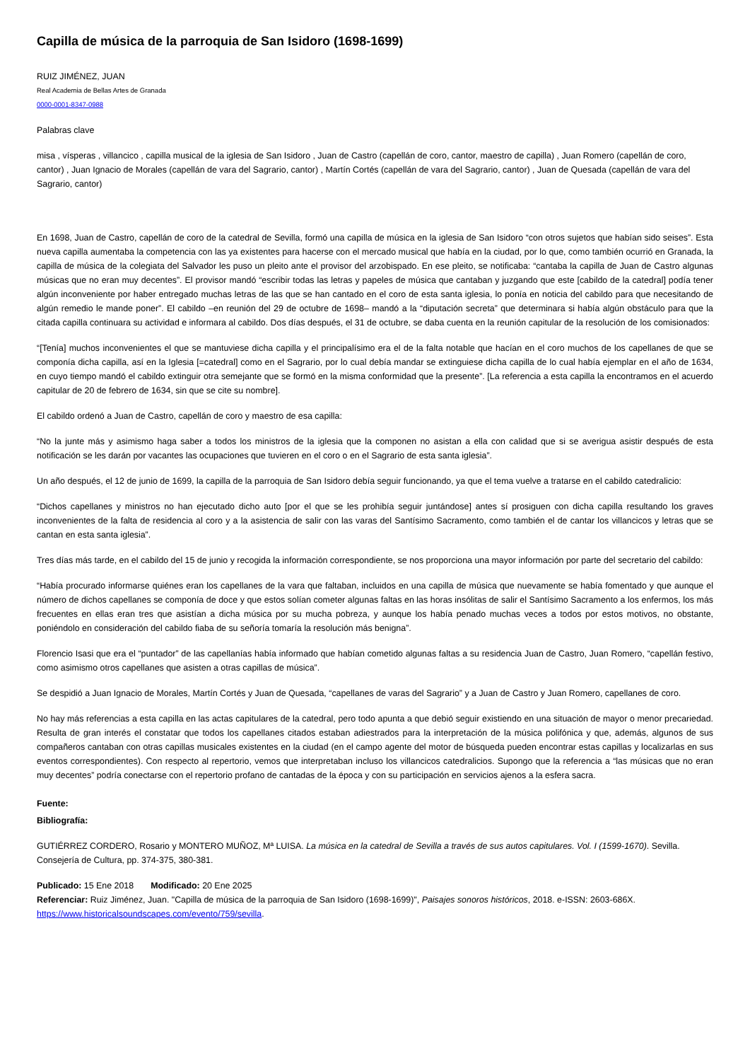Capilla de música de la parroquia de San Isidoro (1698-1699)
RUIZ JIMÉNEZ, JUAN
Real Academia de Bellas Artes de Granada
0000-0001-8347-0988
Palabras clave
misa , vísperas , villancico , capilla musical de la iglesia de San Isidoro , Juan de Castro (capellán de coro, cantor, maestro de capilla) , Juan Romero (capellán de coro, cantor) , Juan Ignacio de Morales (capellán de vara del Sagrario, cantor) , Martín Cortés (capellán de vara del Sagrario, cantor) , Juan de Quesada (capellán de vara del Sagrario, cantor)
En 1698, Juan de Castro, capellán de coro de la catedral de Sevilla, formó una capilla de música en la iglesia de San Isidoro “con otros sujetos que habían sido seises”. Esta nueva capilla aumentaba la competencia con las ya existentes para hacerse con el mercado musical que había en la ciudad, por lo que, como también ocurrió en Granada, la capilla de música de la colegiata del Salvador les puso un pleito ante el provisor del arzobispado. En ese pleito, se notificaba: “cantaba la capilla de Juan de Castro algunas músicas que no eran muy decentes”. El provisor mandó “escribir todas las letras y papeles de música que cantaban y juzgando que este [cabildo de la catedral] podía tener algún inconveniente por haber entregado muchas letras de las que se han cantado en el coro de esta santa iglesia, lo ponía en noticia del cabildo para que necesitando de algún remedio le mande poner”. El cabildo –en reunión del 29 de octubre de 1698– mandó a la “diputación secreta” que determinara si había algún obstáculo para que la citada capilla continuara su actividad e informara al cabildo. Dos días después, el 31 de octubre, se daba cuenta en la reunión capitular de la resolución de los comisionados:
“[Tenía] muchos inconvenientes el que se mantuviese dicha capilla y el principalísimo era el de la falta notable que hacían en el coro muchos de los capellanes de que se componía dicha capilla, así en la Iglesia [=catedral] como en el Sagrario, por lo cual debía mandar se extinguiese dicha capilla de lo cual había ejemplar en el año de 1634, en cuyo tiempo mandó el cabildo extinguir otra semejante que se formó en la misma conformidad que la presente”. [La referencia a esta capilla la encontramos en el acuerdo capitular de 20 de febrero de 1634, sin que se cite su nombre].
El cabildo ordenó a Juan de Castro, capellán de coro y maestro de esa capilla:
“No la junte más y asimismo haga saber a todos los ministros de la iglesia que la componen no asistan a ella con calidad que si se averigua asistir después de esta notificación se les darán por vacantes las ocupaciones que tuvieren en el coro o en el Sagrario de esta santa iglesia”.
Un año después, el 12 de junio de 1699, la capilla de la parroquia de San Isidoro debía seguir funcionando, ya que el tema vuelve a tratarse en el cabildo catedralicio:
“Dichos capellanes y ministros no han ejecutado dicho auto [por el que se les prohibía seguir juntándose] antes sí prosiguen con dicha capilla resultando los graves inconvenientes de la falta de residencia al coro y a la asistencia de salir con las varas del Santísimo Sacramento, como también el de cantar los villancicos y letras que se cantan en esta santa iglesia”.
Tres días más tarde, en el cabildo del 15 de junio y recogida la información correspondiente, se nos proporciona una mayor información por parte del secretario del cabildo:
“Había procurado informarse quiénes eran los capellanes de la vara que faltaban, incluidos en una capilla de música que nuevamente se había fomentado y que aunque el número de dichos capellanes se componía de doce y que estos solían cometer algunas faltas en las horas insólitas de salir el Santísimo Sacramento a los enfermos, los más frecuentes en ellas eran tres que asistían a dicha música por su mucha pobreza, y aunque los había penado muchas veces a todos por estos motivos, no obstante, poniéndolo en consideración del cabildo fiaba de su señoría tomaría la resolución más benigna”.
Florencio Isasi que era el “puntador” de las capellanías había informado que habían cometido algunas faltas a su residencia Juan de Castro, Juan Romero, “capellán festivo, como asimismo otros capellanes que asisten a otras capillas de música”.
Se despidió a Juan Ignacio de Morales, Martín Cortés y Juan de Quesada, “capellanes de varas del Sagrario” y a Juan de Castro y Juan Romero, capellanes de coro.
No hay más referencias a esta capilla en las actas capitulares de la catedral, pero todo apunta a que debió seguir existiendo en una situación de mayor o menor precariedad. Resulta de gran interés el constatar que todos los capellanes citados estaban adiestrados para la interpretación de la música polifónica y que, además, algunos de sus compañeros cantaban con otras capillas musicales existentes en la ciudad (en el campo agente del motor de búsqueda pueden encontrar estas capillas y localizarlas en sus eventos correspondientes). Con respecto al repertorio, vemos que interpretaban incluso los villancicos catedralicios. Supongo que la referencia a “las músicas que no eran muy decentes” podría conectarse con el repertorio profano de cantadas de la época y con su participación en servicios ajenos a la esfera sacra.
Fuente:
Bibliografía:
GUTIÉRREZ CORDERO, Rosario y MONTERO MUÑOZ, Mª LUISA. La música en la catedral de Sevilla a través de sus autos capitulares. Vol. I (1599-1670). Sevilla. Consejería de Cultura, pp. 374-375, 380-381.
Publicado: 15 Ene 2018 Modificado: 20 Ene 2025
Referenciar: Ruiz Jiménez, Juan. "Capilla de música de la parroquia de San Isidoro (1698-1699)", Paisajes sonoros históricos, 2018. e-ISSN: 2603-686X. https://www.historicalsoundscapes.com/evento/759/sevilla.